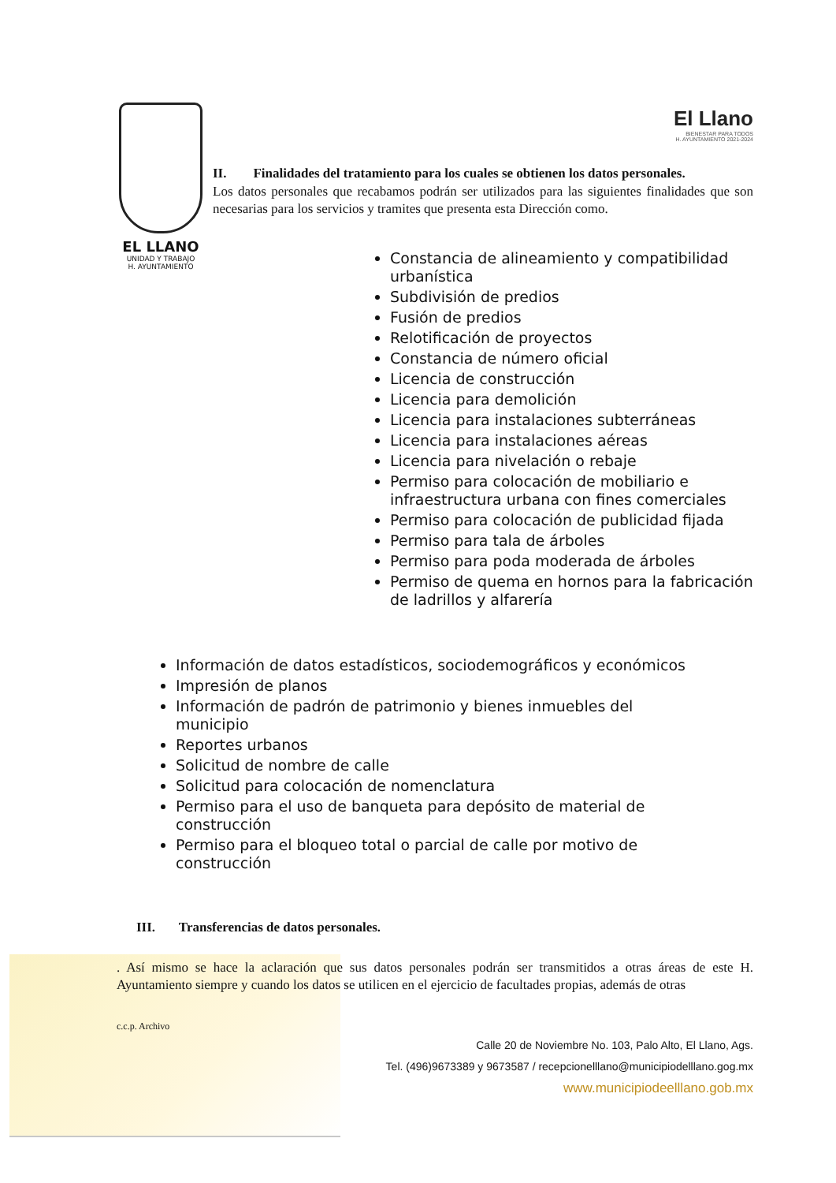El Llano
BIENESTAR PARA TODOS
H. AYUNTAMIENTO 2021-2024
EL LLANO
UNIDAD Y TRABAJO
H. AYUNTAMIENTO
II. Finalidades del tratamiento para los cuales se obtienen los datos personales.
Los datos personales que recabamos podrán ser utilizados para las siguientes finalidades que son necesarias para los servicios y tramites que presenta esta Dirección como.
Constancia de alineamiento y compatibilidad urbanística
Subdivisión de predios
Fusión de predios
Relotificación de proyectos
Constancia de número oficial
Licencia de construcción
Licencia para demolición
Licencia para instalaciones subterráneas
Licencia para instalaciones aéreas
Licencia para nivelación o rebaje
Permiso para colocación de mobiliario e infraestructura urbana con fines comerciales
Permiso para colocación de publicidad fijada
Permiso para tala de árboles
Permiso para poda moderada de árboles
Permiso de quema en hornos para la fabricación de ladrillos y alfarería
Información de datos estadísticos, sociodemográficos y económicos
Impresión de planos
Información de padrón de patrimonio y bienes inmuebles del municipio
Reportes urbanos
Solicitud de nombre de calle
Solicitud para colocación de nomenclatura
Permiso para el uso de banqueta para depósito de material de construcción
Permiso para el bloqueo total o parcial de calle por motivo de construcción
III. Transferencias de datos personales.
. Así mismo se hace la aclaración que sus datos personales podrán ser transmitidos a otras áreas de este H. Ayuntamiento siempre y cuando los datos se utilicen en el ejercicio de facultades propias, además de otras
c.c.p. Archivo
Calle 20 de Noviembre No. 103, Palo Alto, El Llano, Ags.
Tel. (496)9673389 y 9673587 / recepcionelllano@municipiodelllano.gog.mx
www.municipiodeelllano.gob.mx